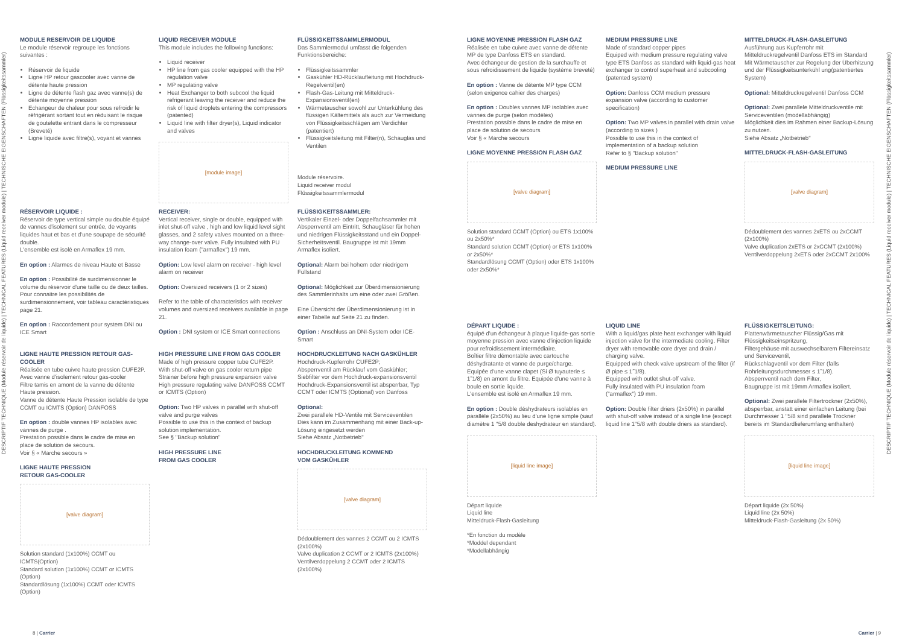DESCRIPTIF TECHNIQUE (Module réservoir de liquide) | TECHNICAL FEATURES (Liquid receiver module) | TECHNISCHE EIGENSCHAFTEN (Flüssigkeitssammler)
MODULE RESERVOIR DE LIQUIDE
Le module réservoir regroupe les fonctions suivantes :
Réservoir de liquide
Ligne HP retour gascooler avec vanne de détente haute pression
Ligne de détente flash gaz avec vanne(s) de détente moyenne pression
Echangeur de chaleur pour sous refroidir le réfrigérant sortant tout en réduisant le risque de goutelette entrant dans le compresseur (Breveté)
Ligne liquide avec filtre(s), voyant et vannes
LIQUID RECEIVER MODULE
This module includes the following functions:
Liquid receiver
HP line from gas cooler equipped with the HP regulation valve
MP regulating valve
Heat Exchanger to both subcool the liquid refrigerant leaving the receiver and reduce the risk of liquid droplets entering the compressors (patented)
Liquid line with filter dryer(s), Liquid indicator and valves
[module image]
FLÜSSIGKEITSSAMMLERMODUL
Das Sammlermodul umfasst die folgenden Funktionsbereiche:
Flüssigkeitssammler
Gaskühler HD-Rücklaufleitung mit Hochdruck-Regelventil(en)
Flash-Gas-Leitung mit Mitteldruck-Expansionsventil(en)
Wärmetauscher sowohl zur Unterkühlung des flüssigen Kältemittels als auch zur Vermeidung von Flüssigkeitsschlägen am Verdichter (patentiert)
Flüssigkeitsleitung mit Filter(n), Schauglas und Ventilen
Module réservoire.
Liquid receiver modul
Flüssigkeitssammlermodul
RÉSERVOIR LIQUIDE :
Réservoir de type vertical simple ou double équipé de vannes d'isolement sur entrée, de voyants liquides haut et bas et d'une soupape de sécurité double.
L'ensemble est isolé en Armaflex 19 mm.
En option : Alarmes de niveau Haute et Basse
En option : Possibilité de surdimensionner le volume du réservoir d'une taille ou de deux tailles.
Pour connaitre les possibilités de surdimensionnement, voir tableau caractéristiques page 21.
En option : Raccordement pour system DNI ou ICE Smart
RECEIVER:
Vertical receiver, single or double, equipped with inlet shut-off valve , high and low liquid level sight glasses, and 2 safety valves mounted on a three-way change-over valve. Fully insulated with PU insulation foam ("armaflex") 19 mm.
Option: Low level alarm on receiver - high level alarm on receiver
Option: Oversized receivers (1 or 2 sizes)
Refer to the table of characteristics with receiver volumes and oversized receivers available in page 21.
Option : DNI system or ICE Smart connections
FLÜSSIGKEITSSAMMLER:
Vertikaler Einzel- oder Doppelfachsammler mit Absperrventil am Eintritt, Schaugläser für hohen und niedrigen Flüssigkeitsstand und ein Doppel-Sicherheitsventil. Baugruppe ist mit 19mm Armaflex isoliert.
Optional: Alarm bei hohem oder niedrigem Füllstand
Optional: Möglichkeit zur Überdimensionierung des Sammlerinhalts um eine oder zwei Größen.
Eine Übersicht der Überdimensionierung ist in einer Tabelle auf Seite 21 zu finden.
Option : Anschluss an DNI-System oder ICE-Smart
LIGNE HAUTE PRESSION RETOUR GAS-COOLER
Réalisée en tube cuivre haute pression CUFE2P.
Avec vanne d'isolement retour gas-cooler
Filtre tamis en amont de la vanne de détente Haute pression.
Vanne de détente Haute Pression isolable de type CCMT ou ICMTS (Option) DANFOSS
En option : double vannes HP isolables avec vannes de purge .
Prestation possible dans le cadre de mise en place de solution de secours.
Voir § « Marche secours »
LIGNE HAUTE PRESSION
RETOUR GAS-COOLER
[valve diagram]
Solution standard (1x100%) CCMT ou ICMTS(Option)
Standard solution (1x100%) CCMT or ICMTS (Option)
Standardlösung (1x100%) CCMT oder ICMTS (Option)
HIGH PRESSURE LINE FROM GAS COOLER
Made of high pressure copper tube CUFE2P.
With shut-off valve on gas cooler return pipe
Strainer before high pressure expansion valve
High pressure regulating valve DANFOSS CCMT or ICMTS (Option)
Option: Two HP valves in parallel with shut-off valve and purge valves
Possible to use this in the context of backup solution implementation.
See § "Backup solution"
HIGH PRESSURE LINE
FROM GAS COOLER
HOCHDRUCKLEITUNG NACH GASKÜHLER
Hochdruck-Kupferrohr CUFE2P;
Absperrventil am Rücklauf vom Gaskühler;
Siebfilter vor dem Hochdruck-expansionsventil
Hochdruck-Expansionsventil ist absperrbar, Typ CCMT oder ICMTS (Optional) von Danfoss
Optional:
Zwei parallele HD-Ventile mit Serviceventilen
Dies kann im Zusammenhang mit einer Back-up-Lösung eingesetzt werden
Siehe Absatz „Notbetrieb"
HOCHDRUCKLEITUNG KOMMEND
VOM GASKÜHLER
[valve diagram]
Dédoublement des vannes 2 CCMT ou 2 ICMTS (2x100%)
Valve duplication 2 CCMT or 2 ICMTS (2x100%)
Ventilverdoppelung 2 CCMT oder 2 ICMTS (2x100%)
LIGNE MOYENNE PRESSION FLASH GAZ
Réalisée en tube cuivre avec vanne de détente MP de type Danfoss ETS en standard.
Avec échangeur de gestion de la surchauffe et sous refroidissement de liquide (système breveté)
En option : Vanne de détente MP type CCM (selon exigence cahier des charges)
En option : Doubles vannes MP isolables avec vannes de purge (selon modèles)
Prestation possible dans le cadre de mise en place de solution de secours
Voir § « Marche secours
LIGNE MOYENNE PRESSION FLASH GAZ
[valve diagram]
Solution standard CCMT (Option) ou ETS 1x100% ou 2x50%*
Standard solution CCMT (Option) or ETS 1x100% or 2x50%*
Standardlösung CCMT (Option) oder ETS 1x100% oder 2x50%*
MEDIUM PRESSURE LINE
Made of standard copper pipes
Equiped with medium pressure regulating valve type ETS Danfoss as standard with liquid-gas heat exchanger to control superheat and subcooling (patented system)
Option: Danfoss CCM medium pressure expansion valve (according to customer specification)
Option: Two MP valves in parallel with drain valve (according to sizes )
Possible to use this in the context of implementation of a backup solution
Refer to § "Backup solution"
MEDIUM PRESSURE LINE
MITTELDRUCK-FLASH-GASLEITUNG
Ausführung aus Kupferrohr mit Mitteldruckregelventil Danfoss ETS im Standard
Mit Wärmetauscher zur Regelung der Überhitzung und der Flüssigkeitsunterkühl ung(patentiertes System)
Optional: Mitteldruckregelventil Danfoss CCM
Optional: Zwei parallele Mitteldruckventile mit Serviceventilen (modellabhängig)
Möglichkeit dies im Rahmen einer Backup-Lösung zu nutzen.
Siehe Absatz „Notbetrieb"
MITTELDRUCK-FLASH-GASLEITUNG
[valve diagram]
Dédoublement des vannes 2xETS ou 2xCCMT (2x100%)
Valve duplication 2xETS or 2xCCMT (2x100%)
Ventilverdoppelung 2xETS oder 2xCCMT 2x100%
DÉPART LIQUIDE :
équipé d'un échangeur à plaque liquide-gas sortie moyenne pression avec vanne d'injection liquide pour refroidissement intermédiaire.
Boîtier filtre démontable avec cartouche déshydratante et vanne de purge/charge.
Equipée d'une vanne clapet (Si Ø tuyauterie ≤ 1˝1/8) en amont du filtre. Equipée d'une vanne à boule en sortie liquide.
L'ensemble est isolé en Armaflex 19 mm.
En option : Double déshydrateurs isolables en parallèle (2x50%) au lieu d'une ligne simple (sauf diamètre 1 ''5/8 double deshydrateur en standard).
[liquid line image]
Départ liquide
Liquid line
Mitteldruck-Flash-Gasleitung
*En fonction du modèle
*Moddel dependant
*Modellabhängig
LIQUID LINE
With a liquid/gas plate heat exchanger with liquid injection valve for the intermediate cooling. Filter dryer with removable core dryer and drain / charging valve.
Equipped with check valve upstream of the filter (if Ø pipe ≤ 1˝1/8).
Equipped with outlet shut-off valve.
Fully insulated with PU insulation foam ("armaflex") 19 mm.
Option: Double filter driers (2x50%) in parallel with shut-off valve instead of a single line (except liquid line 1''5/8 with double driers as standard).
FLÜSSIGKEITSLEITUNG:
Plattenwärmetauscher Flüssig/Gas mit Flüssigkeitseinspritzung,
Filtergehäuse mit auswechselbarem Filtereinsatz und Serviceventil,
Rückschlagventil vor dem Filter (falls Rohrleitungsdurchmesser ≤ 1˝1/8).
Absperrventil nach dem Filter,
Baugruppe ist mit 19mm Armaflex isoliert.
Optional: Zwei parallele Filtertrockner (2x50%), absperrbar, anstatt einer einfachen Leitung (bei Durchmesser 1 ''5/8 sind parallele Trockner bereits im Standardlieferumfang enthalten)
[liquid line image]
Départ liquide (2x 50%)
Liquid line (2x 50%)
Mitteldruck-Flash-Gasleitung (2x 50%)
DESCRIPTIF TECHNIQUE (Module réservoir de liquide) | TECHNICAL FEATURES (Liquid receiver module) | TECHNISCHE EIGENSCHAFTEN (Flüssigkeitssammler)
8 | Carrier Carrier | 9